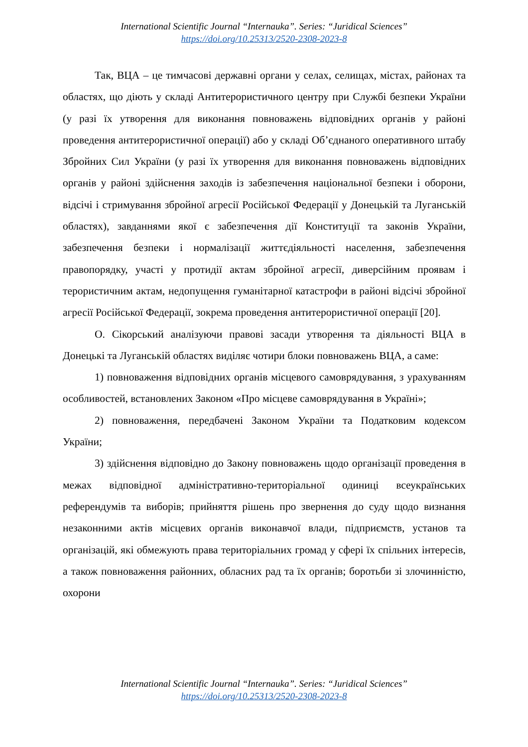International Scientific Journal “Internauka”. Series: “Juridical Sciences”
https://doi.org/10.25313/2520-2308-2023-8
Так, ВЦА – це тимчасові державні органи у селах, селищах, містах, районах та областях, що діють у складі Антитерористичного центру при Службі безпеки України (у разі їх утворення для виконання повноважень відповідних органів у районі проведення антитерористичної операції) або у складі Об’єднаного оперативного штабу Збройних Сил України (у разі їх утворення для виконання повноважень відповідних органів у районі здійснення заходів із забезпечення національної безпеки і оборони, відсічі і стримування збройної агресії Російської Федерації у Донецькій та Луганській областях), завданнями якої є забезпечення дії Конституції та законів України, забезпечення безпеки і нормалізації життєдіяльності населення, забезпечення правопорядку, участі у протидії актам збройної агресії, диверсійним проявам і терористичним актам, недопущення гуманітарної катастрофи в районі відсічі збройної агресії Російської Федерації, зокрема проведення антитерористичної операції [20].
О. Сікорський аналізуючи правові засади утворення та діяльності ВЦА в Донецькі та Луганській областях виділяє чотири блоки повноважень ВЦА, а саме:
1) повноваження відповідних органів місцевого самоврядування, з урахуванням особливостей, встановлених Законом «Про місцеве самоврядування в Україні»;
2) повноваження, передбачені Законом України та Податковим кодексом України;
3) здійснення відповідно до Закону повноважень щодо організації проведення в межах відповідної адміністративно-територіальної одиниці всеукраїнських референдумів та виборів; прийняття рішень про звернення до суду щодо визнання незаконними актів місцевих органів виконавчої влади, підприємств, установ та організацій, які обмежують права територіальних громад у сфері їх спільних інтересів, а також повноваження районних, обласних рад та їх органів; боротьби зі злочинністю, охорони
International Scientific Journal “Internauka”. Series: “Juridical Sciences”
https://doi.org/10.25313/2520-2308-2023-8